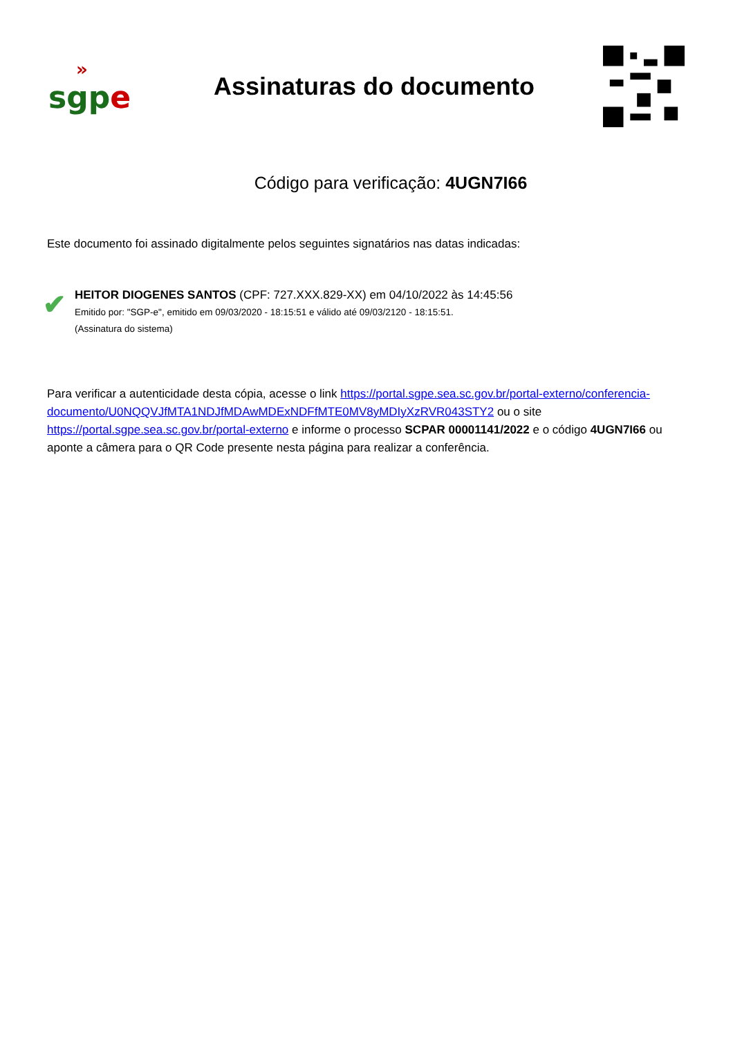»
sgp e
Assinaturas do documento
Código para verificação: 4UGN7I66
Este documento foi assinado digitalmente pelos seguintes signatários nas datas indicadas:
✔
HEITOR DIOGENES SANTOS (CPF: 727.XXX.829-XX) em 04/10/2022 às 14:45:56
Emitido por: "SGP-e", emitido em 09/03/2020 - 18:15:51 e válido até 09/03/2120 - 18:15:51.
(Assinatura do sistema)
Para verificar a autenticidade desta cópia, acesse o link https://portal.sgpe.sea.sc.gov.br/portal-externo/conferencia-documento/U0NQQVJfMTA1NDJfMDAwMDExNDFfMTE0MV8yMDIyXzRVR043STY2 ou o site https://portal.sgpe.sea.sc.gov.br/portal-externo e informe o processo SCPAR 00001141/2022 e o código 4UGN7I66 ou aponte a câmera para o QR Code presente nesta página para realizar a conferência.